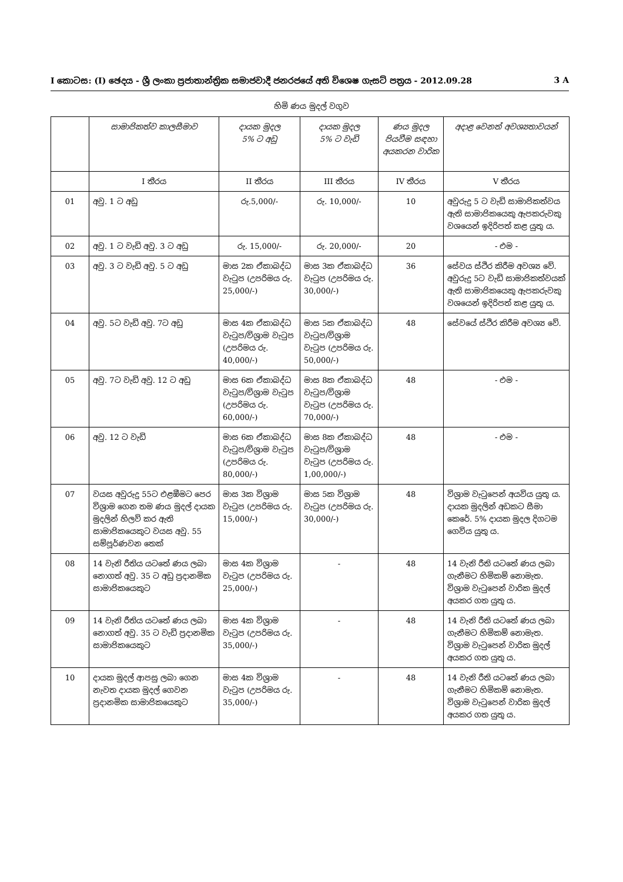I කොටස: (I) ඡෙදය - ශ්‍රී ලංකා ප්‍රජාතාන්ත්‍රික සමාජවාදී ජනරජයේ අති විශෙෂ ගැසට් පත්‍රය - 2012.09.28 3 A
හිමි ණය මුදල් වගුව
| | සාමාජිකත්ව කාලසීමාව | දායක මුදල 5% ට අඩු | දායක මුදල 5% ට වැඩි | ණය මුදල පියවීම සඳහා අයකරන වාරික | අදාළ වෙනත් අවශ්‍යතාවයන් |
| --- | --- | --- | --- | --- | --- |
| | I තීරය | II තීරය | III තීරය | IV තීරය | V තීරය |
| 01 | අවු. 1 ට අඩු | රු.5,000/- | රු. 10,000/- | 10 | අවුරුදු 5 ට වැඩි සාමාජිකත්වය ඇති සාමාජිකයෙකු ඇපකරුවකු වශයෙන් ඉදිරිපත් කළ යුතු ය. |
| 02 | අවු. 1 ට වැඩි අවු. 3 ට අඩු | රු. 15,000/- | රු. 20,000/- | 20 | - එම - |
| 03 | අවු. 3 ට වැඩි අවු. 5 ට අඩු | මාස 2ක ඒකාබද්ධ වැටුප (උපරිමය රු. 25,000/-) | මාස 3ක ඒකාබද්ධ වැටුප (උපරිමය රු. 30,000/-) | 36 | සේවය ස්ථිර කිරීම අවශ්‍ය වේ. අවුරුදු 5ට වැඩි සාමාජිකත්වයක් ඇති සාමාජිකයෙකු ඇපකරුවකු වශයෙන් ඉදිරිපත් කළ යුතු ය. |
| 04 | අවු. 5ට වැඩි අවු. 7ට අඩු | මාස 4ක ඒකාබද්ධ වැටුප/විශ්‍රාම වැටුප (උපරිමය රු. 40,000/-) | මාස 5ක ඒකාබද්ධ වැටුප/විශ්‍රාම වැටුප (උපරිමය රු. 50,000/-) | 48 | සේවයේ ස්ථිර කිරීම අවශ්‍ය වේ. |
| 05 | අවු. 7ට වැඩි අවු. 12 ට අඩු | මාස 6ක ඒකාබද්ධ වැටුප/විශ්‍රාම වැටුප (උපරිමය රු. 60,000/-) | මාස 8ක ඒකාබද්ධ වැටුප/විශ්‍රාම වැටුප (උපරිමය රු. 70,000/-) | 48 | - එම - |
| 06 | අවු. 12 ට වැඩි | මාස 6ක ඒකාබද්ධ වැටුප/විශ්‍රාම වැටුප (උපරිමය රු. 80,000/-) | මාස 8ක ඒකාබද්ධ වැටුප/විශ්‍රාම වැටුප (උපරිමය රු. 1,00,000/-) | 48 | - එම - |
| 07 | වයස අවුරුදු 55ට එළඹීමට පෙර විශ්‍රාම ගෙන තම ණය මුදල් දායක මුදලින් හිලව් කර ඇති සාමාජිකයෙකුට වයස අවු. 55 සම්පූර්ණවන තෙක් | මාස 3ක විශ්‍රාම වැටුප (උපරිමය රු. 15,000/-) | මාස 5ක විශ්‍රාම වැටුප (උපරිමය රු. 30,000/-) | 48 | විශ්‍රාම වැටුපෙන් අයවිය යුතු ය. දායක මුදලින් අඩකට සීමා කෙරේ. 5% දායක මුදල දිගටම ගෙවිය යුතු ය. |
| 08 | 14 වැනි රීතිය යටතේ ණය ලබා නොගත් අවු. 35 ට අඩු ප්‍රදානමික සාමාජිකයෙකුට | මාස 4ක විශ්‍රාම වැටුප (උපරිමය රු. 25,000/-) | - | 48 | 14 වැනි රීති යටතේ ණය ලබා ගැනීමට හිමිකම් නොමැත. විශ්‍රාම වැටුපෙන් වාරික මුදල් අයකර ගත යුතු ය. |
| 09 | 14 වැනි රීතිය යටතේ ණය ලබා නොගත් අවු. 35 ට වැඩි ප්‍රදානමික සාමාජිකයෙකුට | මාස 4ක විශ්‍රාම වැටුප (උපරිමය රු. 35,000/-) | - | 48 | 14 වැනි රීති යටතේ ණය ලබා ගැනීමට හිමිකම් නොමැත. විශ්‍රාම වැටුපෙන් වාරික මුදල් අයකර ගත යුතු ය. |
| 10 | දායක මුදල් ආපසු ලබා ගෙන නැවත දායක මුදල් ගෙවන ප්‍රදානමික සාමාජිකයෙකුට | මාස 4ක විශ්‍රාම වැටුප (උපරිමය රු. 35,000/-) | - | 48 | 14 වැනි රීති යටතේ ණය ලබා ගැනීමට හිමිකම් නොමැත. විශ්‍රාම වැටුපෙන් වාරික මුදල් අයකර ගත යුතු ය. |